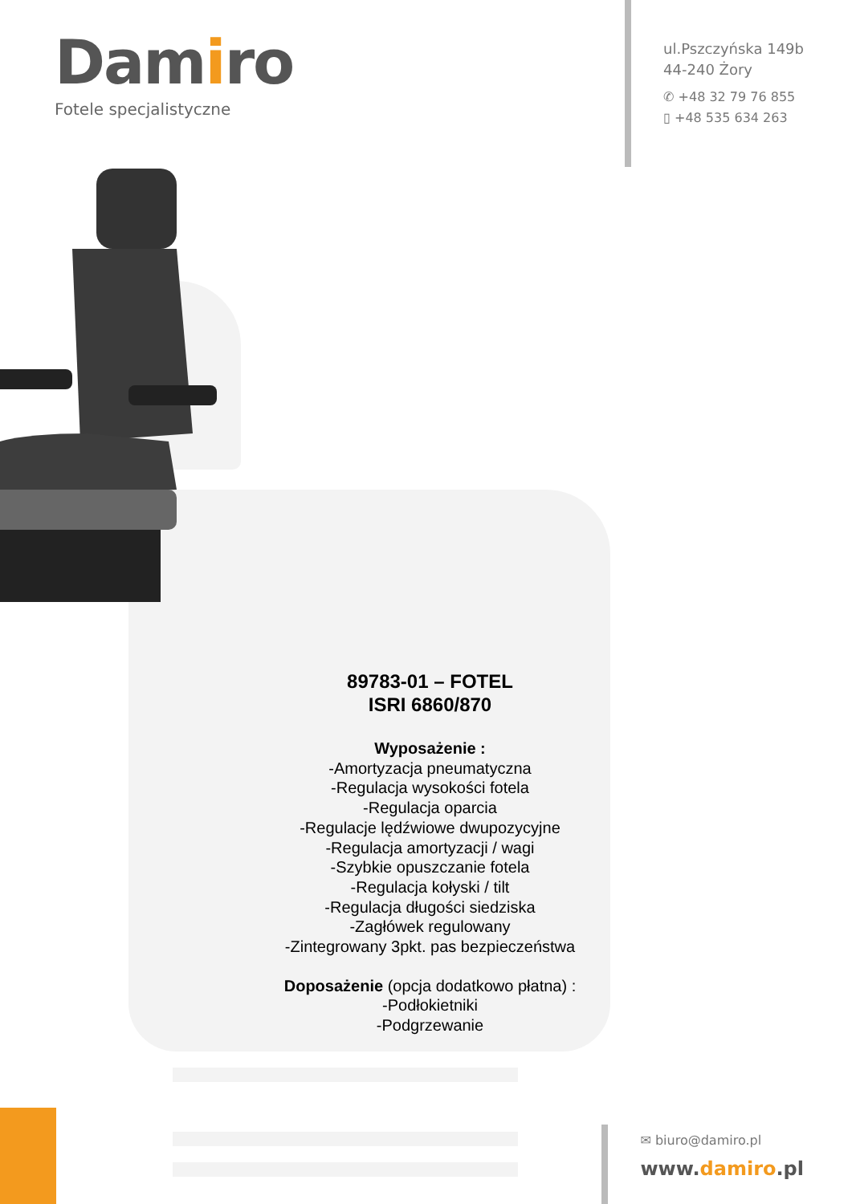Damiro
Fotele specjalistyczne
ul.Pszczyńska 149b
44-240 Żory
✆ +48 32 79 76 855
▯ +48 535 634 263
89783-01 – FOTEL
ISRI 6860/870
Wyposażenie :
-Amortyzacja pneumatyczna
-Regulacja wysokości fotela
-Regulacja oparcia
-Regulacje lędźwiowe dwupozycyjne
-Regulacja amortyzacji / wagi
-Szybkie opuszczanie fotela
-Regulacja kołyski / tilt
-Regulacja długości siedziska
-Zagłówek regulowany
-Zintegrowany 3pkt. pas bezpieczeństwa
Doposażenie (opcja dodatkowo płatna) :
-Podłokietniki
-Podgrzewanie
✉ biuro@damiro.pl
www.damiro.pl